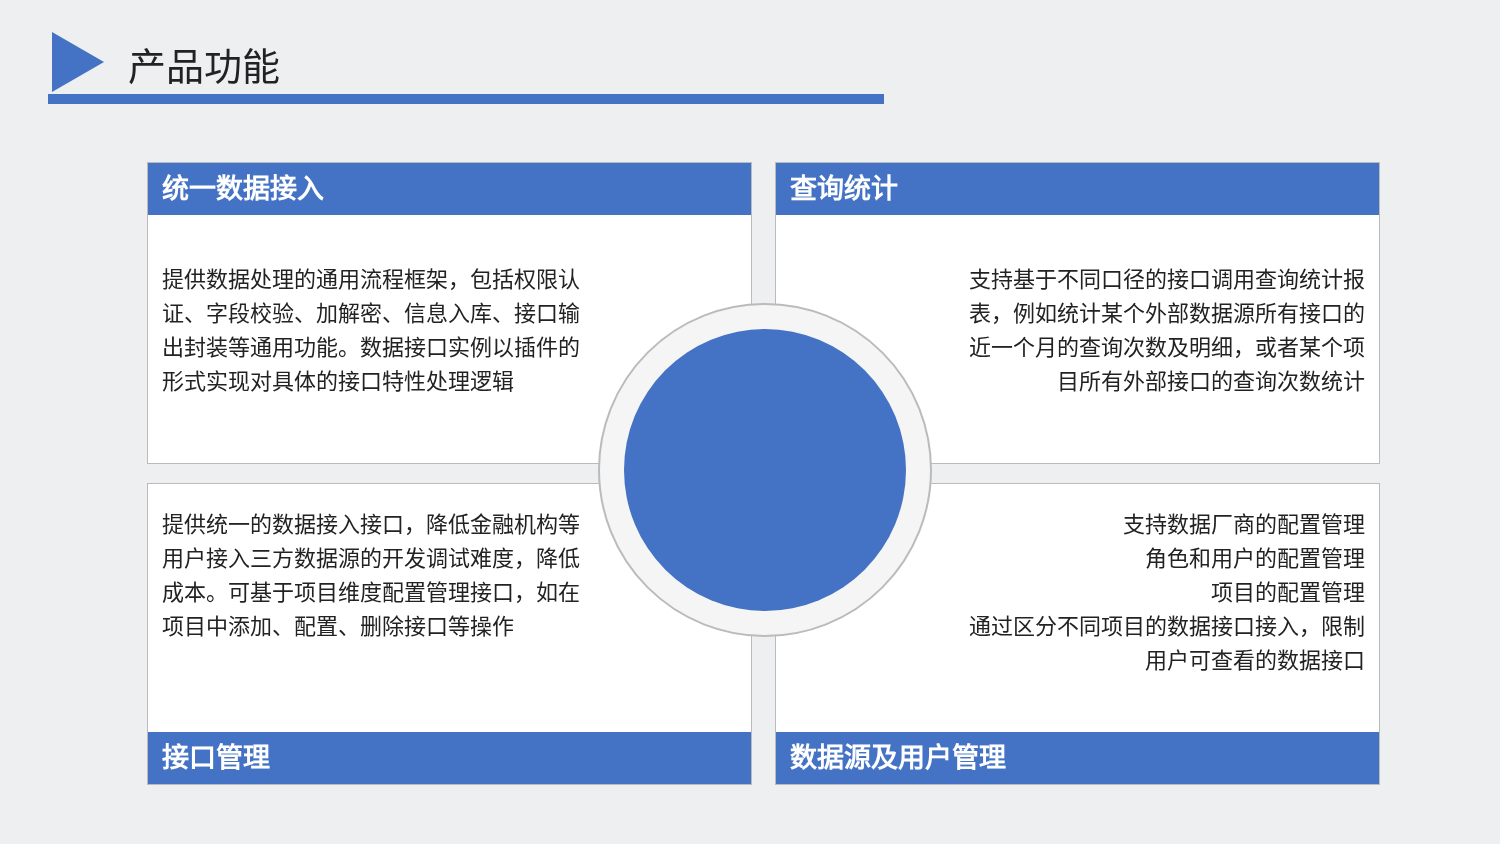产品功能
统一数据接入
提供数据处理的通用流程框架，包括权限认证、字段校验、加解密、信息入库、接口输出封装等通用功能。数据接口实例以插件的形式实现对具体的接口特性处理逻辑
查询统计
支持基于不同口径的接口调用查询统计报表，例如统计某个外部数据源所有接口的近一个月的查询次数及明细，或者某个项目所有外部接口的查询次数统计
提供统一的数据接入接口，降低金融机构等用户接入三方数据源的开发调试难度，降低成本。可基于项目维度配置管理接口，如在项目中添加、配置、删除接口等操作
接口管理
支持数据厂商的配置管理
角色和用户的配置管理
项目的配置管理
通过区分不同项目的数据接口接入，限制
用户可查看的数据接口
数据源及用户管理